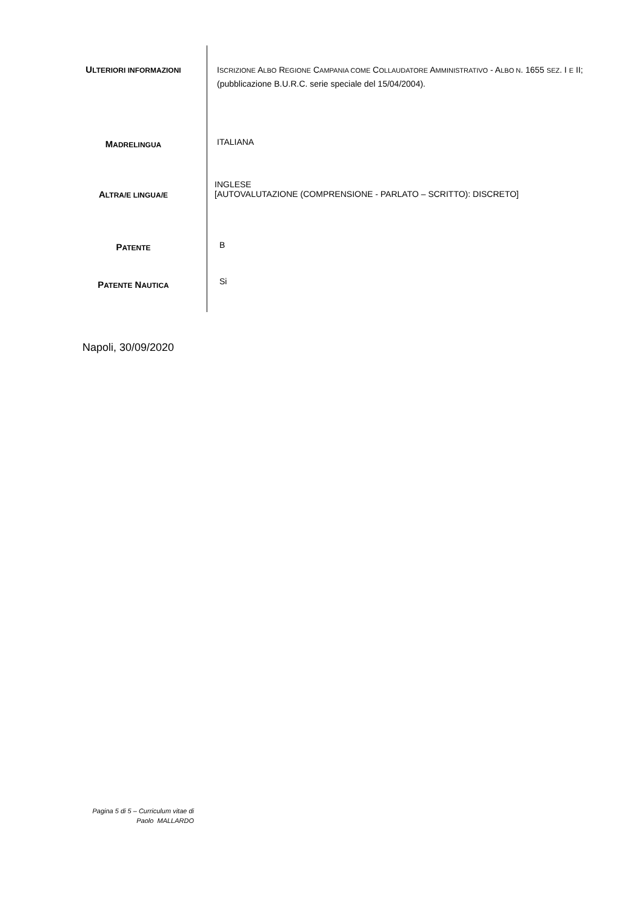ULTERIORI INFORMAZIONI
ISCRIZIONE ALBO REGIONE CAMPANIA COME COLLAUDATORE AMMINISTRATIVO - ALBO N. 1655 SEZ. I E II;
(pubblicazione B.U.R.C. serie speciale del 15/04/2004).
MADRELINGUA
ITALIANA
ALTRA/E LINGUA/E
INGLESE
[AUTOVALUTAZIONE (COMPRENSIONE - PARLATO – SCRITTO): DISCRETO]
PATENTE
B
PATENTE NAUTICA
Si
Napoli, 30/09/2020
Pagina 5 di 5 – Curriculum vitae di
Paolo MALLARDO